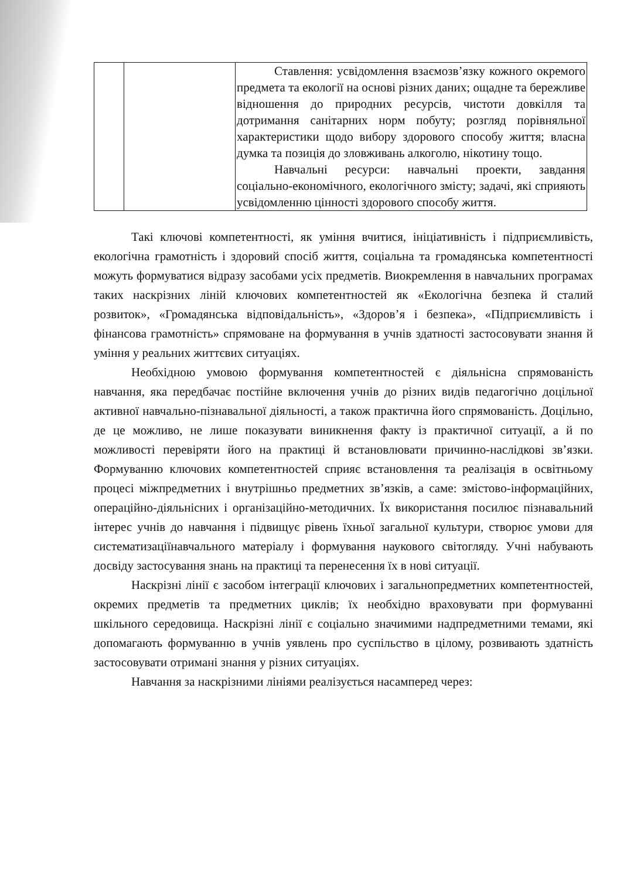| | | Ставлення: усвідомлення взаємозв’язку кожного окремого предмета та екології на основі різних даних; ощадне та бережливе відношення до природних ресурсів, чистоти довкілля та дотримання санітарних норм побуту; розгляд порівняльної характеристики щодо вибору здорового способу життя; власна думка та позиція до зловживань алкоголю, нікотину тощо. Навчальні ресурси: навчальні проекти, завдання соціально-економічного, екологічного змісту; задачі, які сприяють усвідомленню цінності здорового способу життя. |
Такі ключові компетентності, як уміння вчитися, ініціативність і підприємливість, екологічна грамотність і здоровий спосіб життя, соціальна та громадянська компетентності можуть формуватися відразу засобами усіх предметів. Виокремлення в навчальних програмах таких наскрізних ліній ключових компетентностей як «Екологічна безпека й сталий розвиток», «Громадянська відповідальність», «Здоров’я і безпека», «Підприємливість і фінансова грамотність» спрямоване на формування в учнів здатності застосовувати знання й уміння у реальних життєвих ситуаціях.
Необхідною умовою формування компетентностей є діяльнісна спрямованість навчання, яка передбачає постійне включення учнів до різних видів педагогічно доцільної активної навчально-пізнавальної діяльності, а також практична його спрямованість. Доцільно, де це можливо, не лише показувати виникнення факту із практичної ситуації, а й по можливості перевіряти його на практиці й встановлювати причинно-наслідкові зв’язки. Формуванню ключових компетентностей сприяє встановлення та реалізація в освітньому процесі міжпредметних і внутрішньо предметних зв’язків, а саме: змістово-інформаційних, операційно-діяльнісних і організаційно-методичних. Їх використання посилює пізнавальний інтерес учнів до навчання і підвищує рівень їхньої загальної культури, створює умови для систематизаціїнавчального матеріалу і формування наукового світогляду. Учні набувають досвіду застосування знань на практиці та перенесення їх в нові ситуації.
Наскрізні лінії є засобом інтеграції ключових і загальнопредметних компетентностей, окремих предметів та предметних циклів; їх необхідно враховувати при формуванні шкільного середовища. Наскрізні лінії є соціально значимими надпредметними темами, які допомагають формуванню в учнів уявлень про суспільство в цілому, розвивають здатність застосовувати отримані знання у різних ситуаціях.
Навчання за наскрізними лініями реалізується насамперед через: